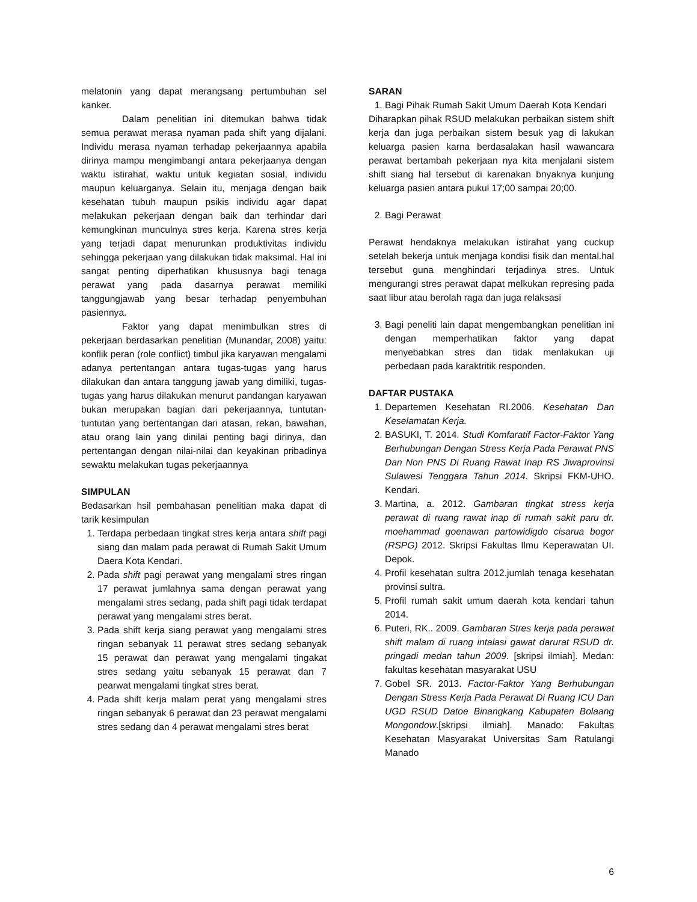melatonin yang dapat merangsang pertumbuhan sel kanker.
Dalam penelitian ini ditemukan bahwa tidak semua perawat merasa nyaman pada shift yang dijalani. Individu merasa nyaman terhadap pekerjaannya apabila dirinya mampu mengimbangi antara pekerjaanya dengan waktu istirahat, waktu untuk kegiatan sosial, individu maupun keluarganya. Selain itu, menjaga dengan baik kesehatan tubuh maupun psikis individu agar dapat melakukan pekerjaan dengan baik dan terhindar dari kemungkinan munculnya stres kerja. Karena stres kerja yang terjadi dapat menurunkan produktivitas individu sehingga pekerjaan yang dilakukan tidak maksimal. Hal ini sangat penting diperhatikan khususnya bagi tenaga perawat yang pada dasarnya perawat memiliki tanggungjawab yang besar terhadap penyembuhan pasiennya.
Faktor yang dapat menimbulkan stres di pekerjaan berdasarkan penelitian (Munandar, 2008) yaitu: konflik peran (role conflict) timbul jika karyawan mengalami adanya pertentangan antara tugas-tugas yang harus dilakukan dan antara tanggung jawab yang dimiliki, tugas-tugas yang harus dilakukan menurut pandangan karyawan bukan merupakan bagian dari pekerjaannya, tuntutan-tuntutan yang bertentangan dari atasan, rekan, bawahan, atau orang lain yang dinilai penting bagi dirinya, dan pertentangan dengan nilai-nilai dan keyakinan pribadinya sewaktu melakukan tugas pekerjaannya
SIMPULAN
Bedasarkan hsil pembahasan penelitian maka dapat di tarik kesimpulan
1. Terdapa perbedaan tingkat stres kerja antara shift pagi siang dan malam pada perawat di Rumah Sakit Umum Daera Kota Kendari.
2. Pada shift pagi perawat yang mengalami stres ringan 17 perawat jumlahnya sama dengan perawat yang mengalami stres sedang, pada shift pagi tidak terdapat perawat yang mengalami stres berat.
3. Pada shift kerja siang perawat yang mengalami stres ringan sebanyak 11 perawat stres sedang sebanyak 15 perawat dan perawat yang mengalami tingakat stres sedang yaitu sebanyak 15 perawat dan 7 pearwat mengalami tingkat stres berat.
4. Pada shift kerja malam perat yang mengalami stres ringan sebanyak 6 perawat dan 23 perawat mengalami stres sedang dan 4 perawat mengalami stres berat
SARAN
1. Bagi Pihak Rumah Sakit Umum Daerah Kota Kendari
Diharapkan pihak RSUD melakukan perbaikan sistem shift kerja dan juga perbaikan sistem besuk yag di lakukan keluarga pasien karna berdasalakan hasil wawancara perawat bertambah pekerjaan nya kita menjalani sistem shift siang hal tersebut di karenakan bnyaknya kunjung keluarga pasien antara pukul 17;00 sampai 20;00.
2. Bagi Perawat
Perawat hendaknya melakukan istirahat yang cuckup setelah bekerja untuk menjaga kondisi fisik dan mental.hal tersebut guna menghindari terjadinya stres. Untuk mengurangi stres perawat dapat melkukan represing pada saat libur atau berolah raga dan juga relaksasi
3. Bagi peneliti lain dapat mengembangkan penelitian ini dengan memperhatikan faktor yang dapat menyebabkan stres dan tidak menlakukan uji perbedaan pada karaktritik responden.
DAFTAR PUSTAKA
1. Departemen Kesehatan RI.2006. Kesehatan Dan Keselamatan Kerja.
2. BASUKI, T. 2014. Studi Komfaratif Factor-Faktor Yang Berhubungan Dengan Stress Kerja Pada Perawat PNS Dan Non PNS Di Ruang Rawat Inap RS Jiwaprovinsi Sulawesi Tenggara Tahun 2014. Skripsi FKM-UHO. Kendari.
3. Martina, a. 2012. Gambaran tingkat stress kerja perawat di ruang rawat inap di rumah sakit paru dr. moehammad goenawan partowidigdo cisarua bogor (RSPG) 2012. Skripsi Fakultas Ilmu Keperawatan UI. Depok.
4. Profil kesehatan sultra 2012.jumlah tenaga kesehatan provinsi sultra.
5. Profil rumah sakit umum daerah kota kendari tahun 2014.
6. Puteri, RK.. 2009. Gambaran Stres kerja pada perawat shift malam di ruang intalasi gawat darurat RSUD dr. pringadi medan tahun 2009. [skripsi ilmiah]. Medan: fakultas kesehatan masyarakat USU
7. Gobel SR. 2013. Factor-Faktor Yang Berhubungan Dengan Stress Kerja Pada Perawat Di Ruang ICU Dan UGD RSUD Datoe Binangkang Kabupaten Bolaang Mongondow.[skripsi ilmiah]. Manado: Fakultas Kesehatan Masyarakat Universitas Sam Ratulangi Manado
6